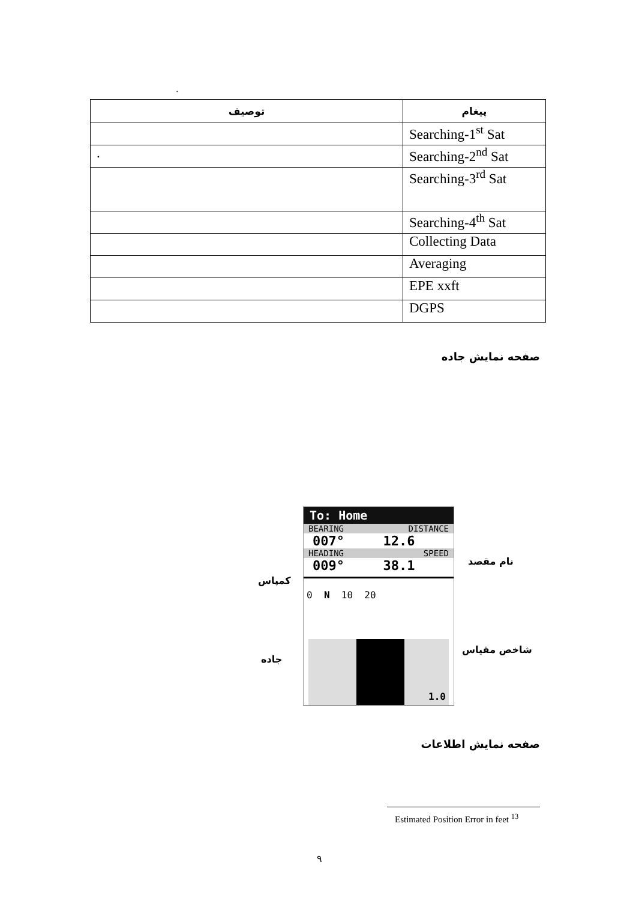.
| توصیف | پیغام |
| --- | --- |
| | Searching-1<sup>st</sup> Sat |
| . | Searching-2<sup>nd</sup> Sat |
| | Searching-3<sup>rd</sup> Sat |
| | Searching-4<sup>th</sup> Sat |
| | Collecting Data |
| | Averaging |
| | EPE xxft |
| | DGPS |
صفحه نمایش جاده
To: Home
BEARING DISTANCE
007° 12.6
HEADING SPEED
009° 38.1
0 N 10 20
1.0
نام مقصد
کمپاس
شاخص مقیاس
جاده
صفحه نمایش اطلاعات
Estimated Position Error in feet <sup>13</sup>
۹